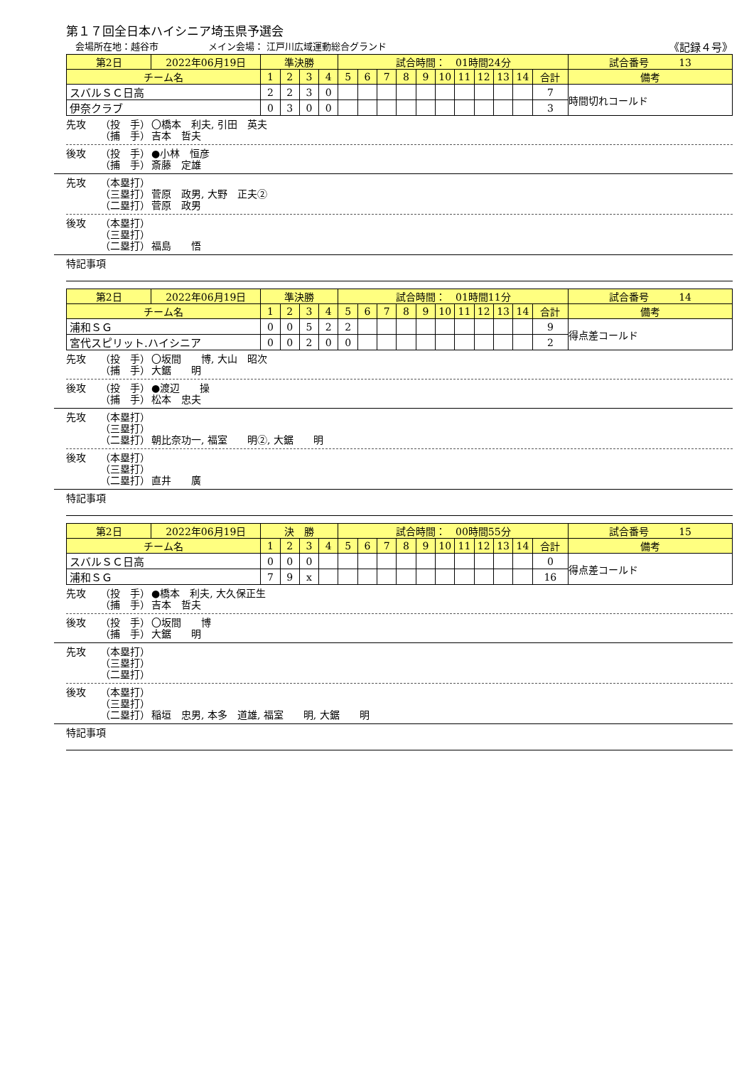第１７回全日本ハイシニア埼玉県予選会
会場所在地：越谷市 メイン会場： 江戸川広域運動総合グランド 《記録４号》
| 第2日 | 2022年06月19日 | 準決勝 | | | | 試合時間： 01時間24分 | | | | | | | | | | | 試合番号 13 |
| チーム名 | | 1 | 2 | 3 | 4 | 5 | 6 | 7 | 8 | 9 | 10 | 11 | 12 | 13 | 14 | 合計 | 備考 |
| スバルＳＣ日高 | | 2 | 2 | 3 | 0 | | | | | | | | | | | 7 | 時間切れコールド |
| 伊奈クラブ | | 0 | 3 | 0 | 0 | | | | | | | | | | | 3 | |
先攻 （投　手） 〇橋本　利夫, 引田　英夫
（捕　手） 吉本　哲夫
後攻 （投　手） ●小林　恒彦
（捕　手） 斎藤　定雄
先攻 （本塁打）
（三塁打） 菅原　政男, 大野　正夫②
（二塁打） 菅原　政男
後攻 （本塁打）
（三塁打）
（二塁打） 福島　　悟
特記事項
| 第2日 | 2022年06月19日 | 準決勝 | | | | 試合時間： 01時間11分 | | | | | | | | | | | 試合番号 14 |
| チーム名 | | 1 | 2 | 3 | 4 | 5 | 6 | 7 | 8 | 9 | 10 | 11 | 12 | 13 | 14 | 合計 | 備考 |
| 浦和ＳＧ | | 0 | 0 | 5 | 2 | 2 | | | | | | | | | | 9 | 得点差コールド |
| 宮代スピリット.ハイシニア | | 0 | 0 | 2 | 0 | 0 | | | | | | | | | | 2 | |
先攻 （投　手） 〇坂間　　博, 大山　昭次
（捕　手） 大鋸　　明
後攻 （投　手） ●渡辺　　操
（捕　手） 松本　忠夫
先攻 （本塁打）
（三塁打）
（二塁打） 朝比奈功一, 福室　　明②, 大鋸　　明
後攻 （本塁打）
（三塁打）
（二塁打） 直井　　廣
特記事項
| 第2日 | 2022年06月19日 | 決 勝 | | | | 試合時間： 00時間55分 | | | | | | | | | | | 試合番号 15 |
| チーム名 | | 1 | 2 | 3 | 4 | 5 | 6 | 7 | 8 | 9 | 10 | 11 | 12 | 13 | 14 | 合計 | 備考 |
| スバルＳＣ日高 | | 0 | 0 | 0 | | | | | | | | | | | | 0 | 得点差コールド |
| 浦和ＳＧ | | 7 | 9 | x | | | | | | | | | | | | 16 | |
先攻 （投　手） ●橋本　利夫, 大久保正生
（捕　手） 吉本　哲夫
後攻 （投　手） 〇坂間　　博
（捕　手） 大鋸　　明
先攻 （本塁打）
（三塁打）
（二塁打）
後攻 （本塁打）
（三塁打）
（二塁打） 稲垣　忠男, 本多　道雄, 福室　　明, 大鋸　　明
特記事項